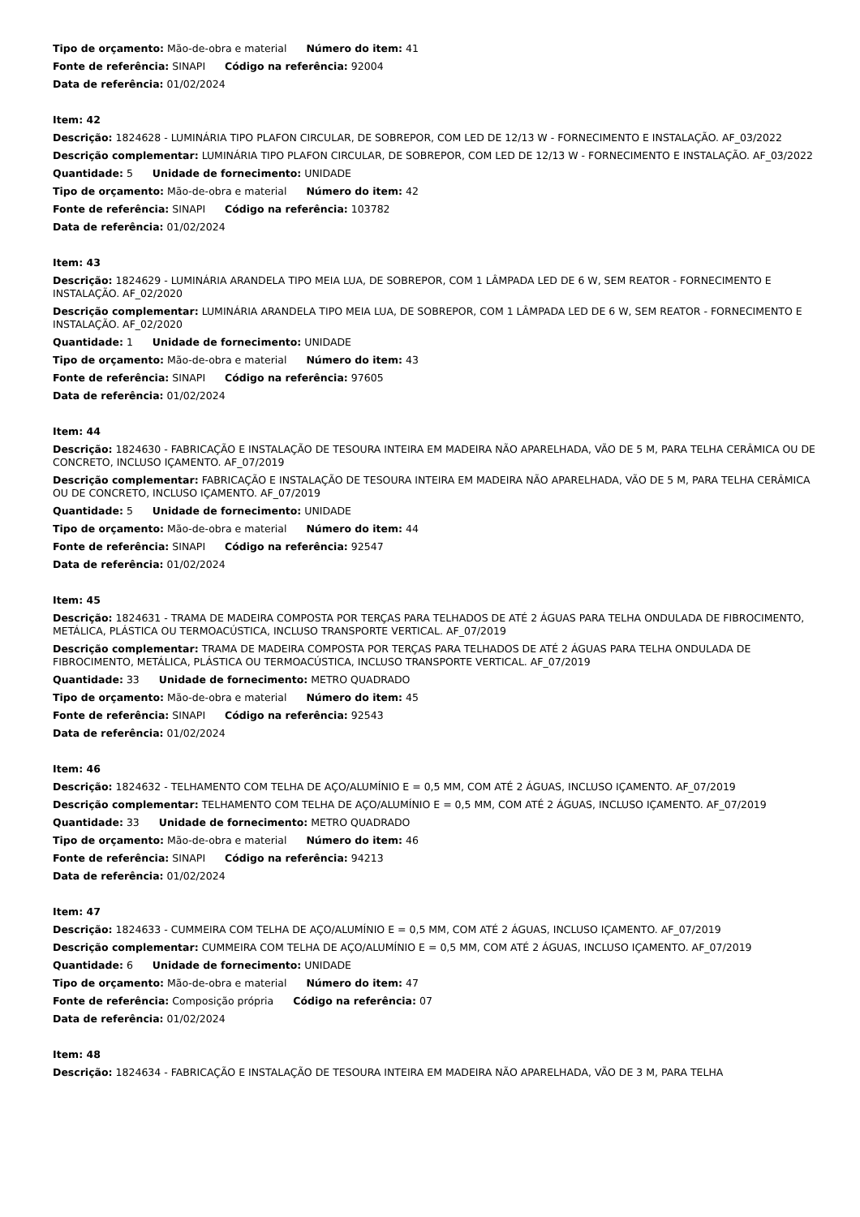Tipo de orçamento: Mão-de-obra e material Número do item: 41
Fonte de referência: SINAPI Código na referência: 92004
Data de referência: 01/02/2024
Item: 42
Descrição: 1824628 - LUMINÁRIA TIPO PLAFON CIRCULAR, DE SOBREPOR, COM LED DE 12/13 W - FORNECIMENTO E INSTALAÇÃO. AF_03/2022
Descrição complementar: LUMINÁRIA TIPO PLAFON CIRCULAR, DE SOBREPOR, COM LED DE 12/13 W - FORNECIMENTO E INSTALAÇÃO. AF_03/2022
Quantidade: 5 Unidade de fornecimento: UNIDADE
Tipo de orçamento: Mão-de-obra e material Número do item: 42
Fonte de referência: SINAPI Código na referência: 103782
Data de referência: 01/02/2024
Item: 43
Descrição: 1824629 - LUMINÁRIA ARANDELA TIPO MEIA LUA, DE SOBREPOR, COM 1 LÂMPADA LED DE 6 W, SEM REATOR - FORNECIMENTO E INSTALAÇÃO. AF_02/2020
Descrição complementar: LUMINÁRIA ARANDELA TIPO MEIA LUA, DE SOBREPOR, COM 1 LÂMPADA LED DE 6 W, SEM REATOR - FORNECIMENTO E INSTALAÇÃO. AF_02/2020
Quantidade: 1 Unidade de fornecimento: UNIDADE
Tipo de orçamento: Mão-de-obra e material Número do item: 43
Fonte de referência: SINAPI Código na referência: 97605
Data de referência: 01/02/2024
Item: 44
Descrição: 1824630 - FABRICAÇÃO E INSTALAÇÃO DE TESOURA INTEIRA EM MADEIRA NÃO APARELHADA, VÃO DE 5 M, PARA TELHA CERÂMICA OU DE CONCRETO, INCLUSO IÇAMENTO. AF_07/2019
Descrição complementar: FABRICAÇÃO E INSTALAÇÃO DE TESOURA INTEIRA EM MADEIRA NÃO APARELHADA, VÃO DE 5 M, PARA TELHA CERÂMICA OU DE CONCRETO, INCLUSO IÇAMENTO. AF_07/2019
Quantidade: 5 Unidade de fornecimento: UNIDADE
Tipo de orçamento: Mão-de-obra e material Número do item: 44
Fonte de referência: SINAPI Código na referência: 92547
Data de referência: 01/02/2024
Item: 45
Descrição: 1824631 - TRAMA DE MADEIRA COMPOSTA POR TERÇAS PARA TELHADOS DE ATÉ 2 ÁGUAS PARA TELHA ONDULADA DE FIBROCIMENTO, METÁLICA, PLÁSTICA OU TERMOACÚSTICA, INCLUSO TRANSPORTE VERTICAL. AF_07/2019
Descrição complementar: TRAMA DE MADEIRA COMPOSTA POR TERÇAS PARA TELHADOS DE ATÉ 2 ÁGUAS PARA TELHA ONDULADA DE FIBROCIMENTO, METÁLICA, PLÁSTICA OU TERMOACÚSTICA, INCLUSO TRANSPORTE VERTICAL. AF_07/2019
Quantidade: 33 Unidade de fornecimento: METRO QUADRADO
Tipo de orçamento: Mão-de-obra e material Número do item: 45
Fonte de referência: SINAPI Código na referência: 92543
Data de referência: 01/02/2024
Item: 46
Descrição: 1824632 - TELHAMENTO COM TELHA DE AÇO/ALUMÍNIO E = 0,5 MM, COM ATÉ 2 ÁGUAS, INCLUSO IÇAMENTO. AF_07/2019
Descrição complementar: TELHAMENTO COM TELHA DE AÇO/ALUMÍNIO E = 0,5 MM, COM ATÉ 2 ÁGUAS, INCLUSO IÇAMENTO. AF_07/2019
Quantidade: 33 Unidade de fornecimento: METRO QUADRADO
Tipo de orçamento: Mão-de-obra e material Número do item: 46
Fonte de referência: SINAPI Código na referência: 94213
Data de referência: 01/02/2024
Item: 47
Descrição: 1824633 - CUMMEIRA COM TELHA DE AÇO/ALUMÍNIO E = 0,5 MM, COM ATÉ 2 ÁGUAS, INCLUSO IÇAMENTO. AF_07/2019
Descrição complementar: CUMMEIRA COM TELHA DE AÇO/ALUMÍNIO E = 0,5 MM, COM ATÉ 2 ÁGUAS, INCLUSO IÇAMENTO. AF_07/2019
Quantidade: 6 Unidade de fornecimento: UNIDADE
Tipo de orçamento: Mão-de-obra e material Número do item: 47
Fonte de referência: Composição própria Código na referência: 07
Data de referência: 01/02/2024
Item: 48
Descrição: 1824634 - FABRICAÇÃO E INSTALAÇÃO DE TESOURA INTEIRA EM MADEIRA NÃO APARELHADA, VÃO DE 3 M, PARA TELHA